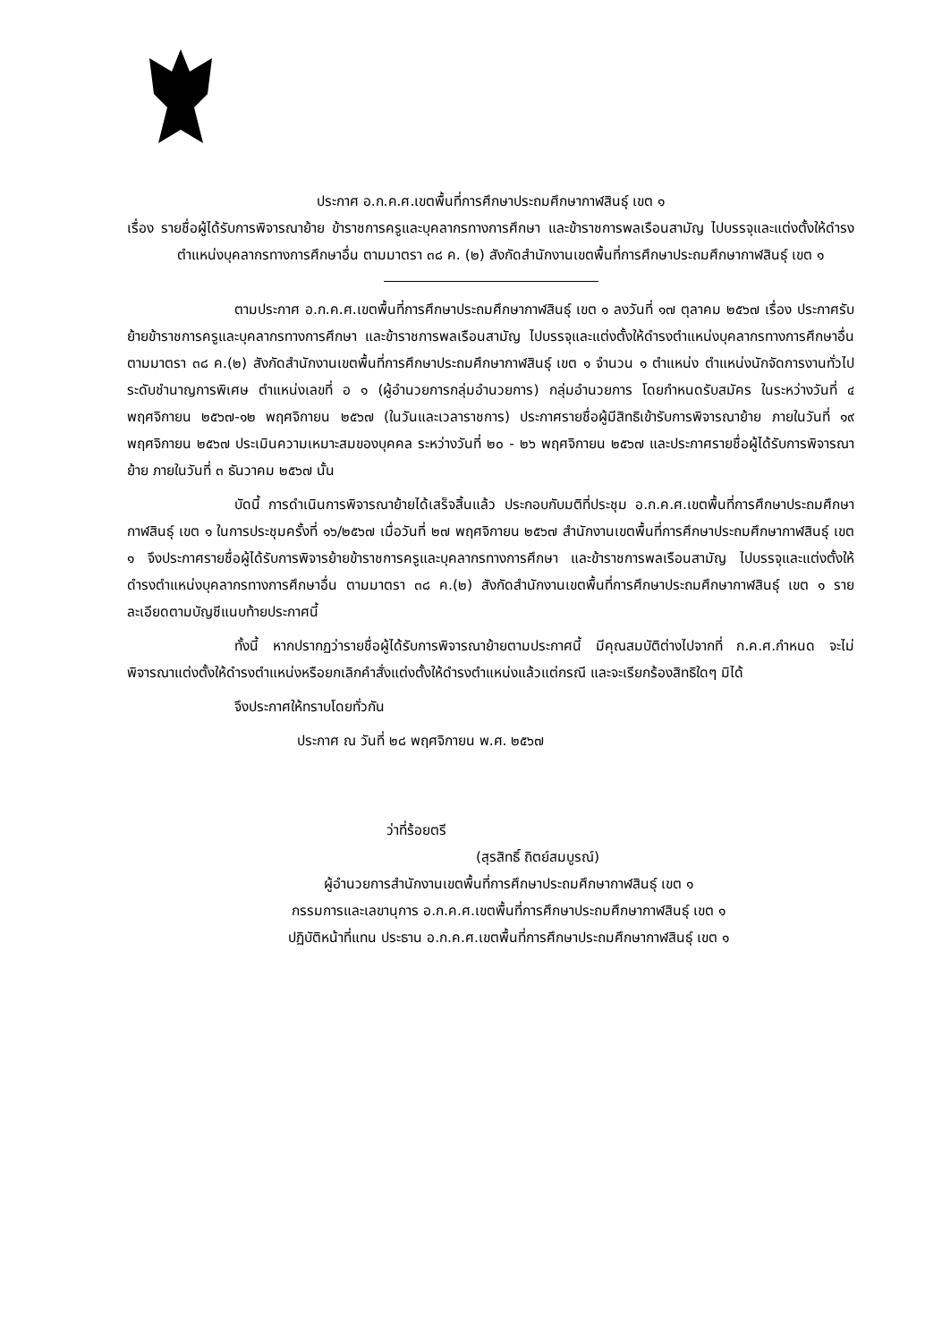ประกาศ อ.ก.ค.ศ.เขตพื้นที่การศึกษาประถมศึกษากาฬสินธุ์ เขต ๑
เรื่อง รายชื่อผู้ได้รับการพิจารณาย้าย ข้าราชการครูและบุคลากรทางการศึกษา และข้าราชการพลเรือนสามัญ ไปบรรจุและแต่งตั้งให้ดำรง ตำแหน่งบุคลากรทางการศึกษาอื่น ตามมาตรา ๓๘ ค. (๒) สังกัดสำนักงานเขตพื้นที่การศึกษาประถมศึกษากาฬสินธุ์ เขต ๑
ตามประกาศ อ.ก.ค.ศ.เขตพื้นที่การศึกษาประถมศึกษากาฬสินธุ์ เขต ๑ ลงวันที่ ๑๗ ตุลาคม ๒๕๖๗ เรื่อง ประกาศรับย้ายข้าราชการครูและบุคลากรทางการศึกษา และข้าราชการพลเรือนสามัญ ไปบรรจุและแต่งตั้งให้ดำรงตำแหน่งบุคลากรทางการศึกษาอื่น ตามมาตรา ๓๘ ค.(๒) สังกัดสำนักงานเขตพื้นที่การศึกษาประถมศึกษากาฬสินธุ์ เขต ๑ จำนวน ๑ ตำแหน่ง ตำแหน่งนักจัดการงานทั่วไป ระดับชำนาญการพิเศษ ตำแหน่งเลขที่ อ ๑ (ผู้อำนวยการกลุ่มอำนวยการ) กลุ่มอำนวยการ โดยกำหนดรับสมัคร ในระหว่างวันที่ ๔ พฤศจิกายน ๒๕๖๗-๑๒ พฤศจิกายน ๒๕๖๗ (ในวันและเวลาราชการ) ประกาศรายชื่อผู้มีสิทธิเข้ารับการพิจารณาย้าย ภายในวันที่ ๑๙ พฤศจิกายน ๒๕๖๗ ประเมินความเหมาะสมของบุคคล ระหว่างวันที่ ๒๐ - ๒๖ พฤศจิกายน ๒๕๖๗ และประกาศรายชื่อผู้ได้รับการพิจารณาย้าย ภายในวันที่ ๓ ธันวาคม ๒๕๖๗ นั้น
บัดนี้ การดำเนินการพิจารณาย้ายได้เสร็จสิ้นแล้ว ประกอบกับมติที่ประชุม อ.ก.ค.ศ.เขตพื้นที่การศึกษาประถมศึกษากาฬสินธุ์ เขต ๑ ในการประชุมครั้งที่ ๑๖/๒๕๖๗ เมื่อวันที่ ๒๗ พฤศจิกายน ๒๕๖๗ สำนักงานเขตพื้นที่การศึกษาประถมศึกษากาฬสินธุ์ เขต ๑ จึงประกาศรายชื่อผู้ได้รับการพิจารย้ายข้าราชการครูและบุคลากรทางการศึกษา และข้าราชการพลเรือนสามัญ ไปบรรจุและแต่งตั้งให้ดำรงตำแหน่งบุคลากรทางการศึกษาอื่น ตามมาตรา ๓๘ ค.(๒) สังกัดสำนักงานเขตพื้นที่การศึกษาประถมศึกษากาฬสินธุ์ เขต ๑ รายละเอียดตามบัญชีแนบท้ายประกาศนี้
ทั้งนี้ หากปรากฏว่ารายชื่อผู้ได้รับการพิจารณาย้ายตามประกาศนี้ มีคุณสมบัติต่างไปจากที่ ก.ค.ศ.กำหนด จะไม่พิจารณาแต่งตั้งให้ดำรงตำแหน่งหรือยกเลิกคำสั่งแต่งตั้งให้ดำรงตำแหน่งแล้วแต่กรณี และจะเรียกร้องสิทธิใดๆ มิได้
จึงประกาศให้ทราบโดยทั่วกัน
ประกาศ ณ วันที่ ๒๘ พฤศจิกายน พ.ศ. ๒๕๖๗
ว่าที่ร้อยตรี
(สุรสิทธิ์ ถิตย์สมบูรณ์)
ผู้อำนวยการสำนักงานเขตพื้นที่การศึกษาประถมศึกษากาฬสินธุ์ เขต ๑
กรรมการและเลขานุการ อ.ก.ค.ศ.เขตพื้นที่การศึกษาประถมศึกษากาฬสินธุ์ เขต ๑
ปฏิบัติหน้าที่แทน ประธาน อ.ก.ค.ศ.เขตพื้นที่การศึกษาประถมศึกษากาฬสินธุ์ เขต ๑